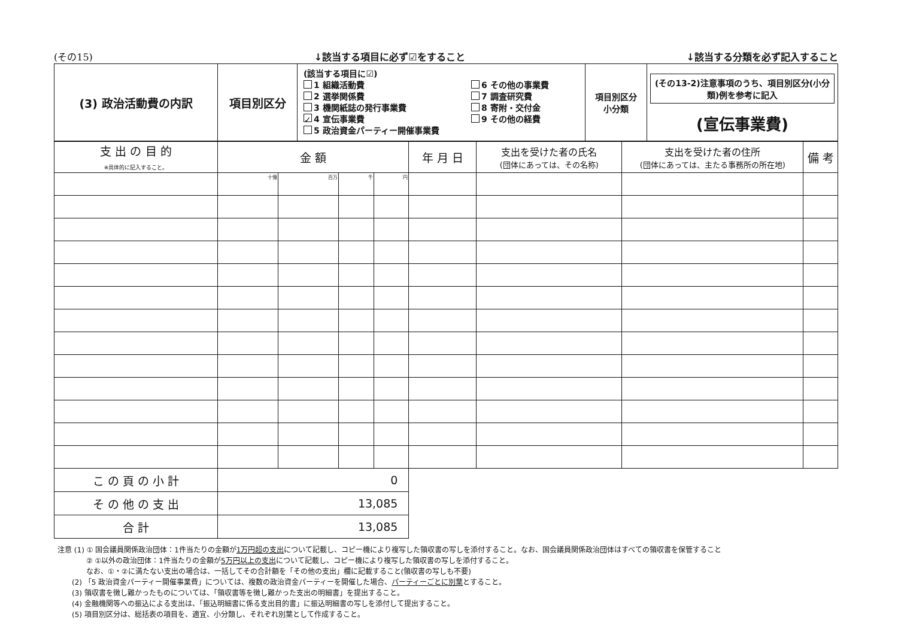(その15) ↓該当する項目に必ず☑をすること ↓該当する分類を必ず記入すること
| (3) 政治活動費の内訳 | 項目別区分 | (該当する項目に☑) 1 組織活動費 2 選挙関係費 3 機関紙誌の発行事業費 ✓ 4 宣伝事業費 5 政治資金パーティー開催事業費 6 その他の事業費 7 調査研究費 8 寄附・交付金 9 その他の経費 | 項目別区分 小分類 | (その13-2)注意事項のうち、項目別区分(小分類)例を参考に記入 (宣伝事業費) |
| 支 出 の 目 的 ※具体的に記入すること。 | 金 額 | | | | 年 月 日 | 支出を受けた者の氏名 (団体にあっては、その名称) | 支出を受けた者の住所 (団体にあっては、主たる事務所の所在地) | 備 考 |
| | 十億 | 百万 | 千 | 円 | | | | |
| こ の 頁 の 小 計 | 0 | | | | | | | |
| そ の 他 の 支 出 | 13,085 | | | | | | | |
| 合 計 | 13,085 | | | | | | | |
注意 (1) ① 国会議員関係政治団体：1件当たりの金額が1万円超の支出について記載し、コピー機により複写した領収書の写しを添付すること。なお、国会議員関係政治団体はすべての領収書を保管すること
　　　　② ①以外の政治団体：1件当たりの金額が5万円以上の支出について記載し、コピー機により複写した領収書の写しを添付すること。
　　　　なお、①・②に満たない支出の場合は、一括してその合計額を「その他の支出」欄に記載すること(領収書の写しも不要)
　　(2) 「5 政治資金パーティー開催事業費」については、複数の政治資金パーティーを開催した場合、パーティーごとに別葉とすること。
　　(3) 領収書を徴し難かったものについては、「領収書等を徴し難かった支出の明細書」を提出すること。
　　(4) 金融機関等への振込による支出は、「振込明細書に係る支出目的書」に振込明細書の写しを添付して提出すること。
　　(5) 項目別区分は、総括表の項目を、適宜、小分類し、それぞれ別葉として作成すること。